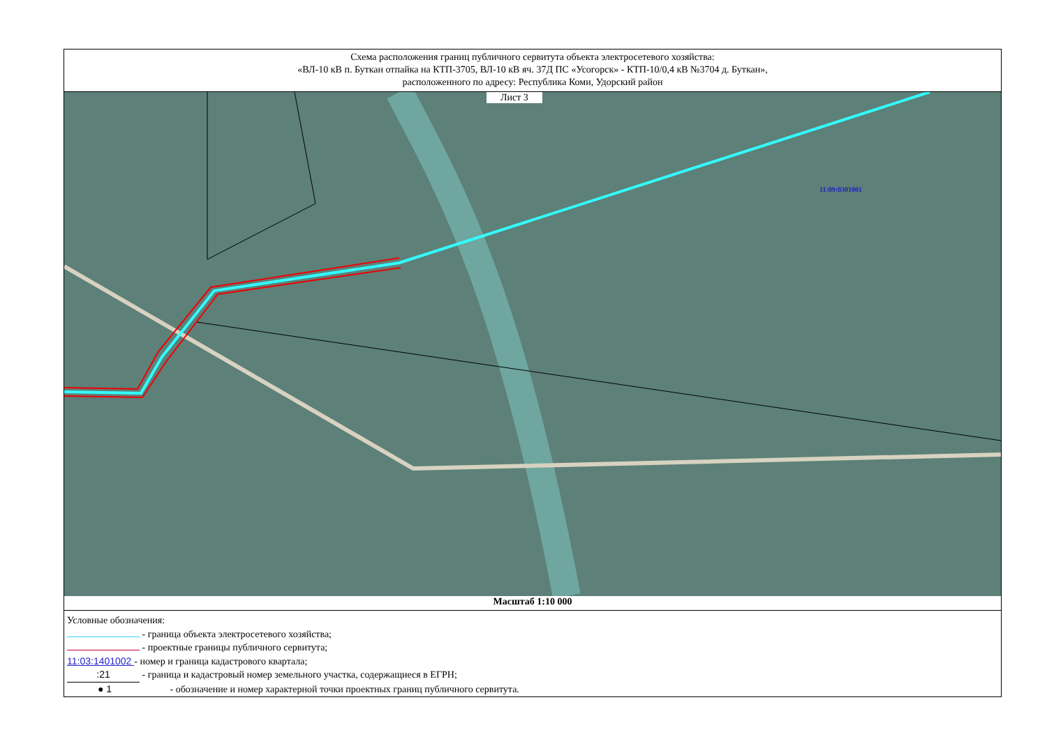Схема расположения границ публичного сервитута объекта электросетевого хозяйства:
«ВЛ-10 кВ п. Буткан отпайка на КТП-3705, ВЛ-10 кВ яч. 37Д ПС «Усогорск» - КТП-10/0,4 кВ №3704 д. Буткан»,
расположенного по адресу: Республика Коми, Удорский район
Лист 3
11:09:0301001
Масштаб 1:10 000
Условные обозначения:
- граница объекта электросетевого хозяйства;
- проектные границы публичного сервитута;
11:03:1401002 - номер и граница кадастрового квартала;
:21 - граница и кадастровый номер земельного участка, содержащиеся в ЕГРН;
● 1 - обозначение и номер характерной точки проектных границ публичного сервитута.